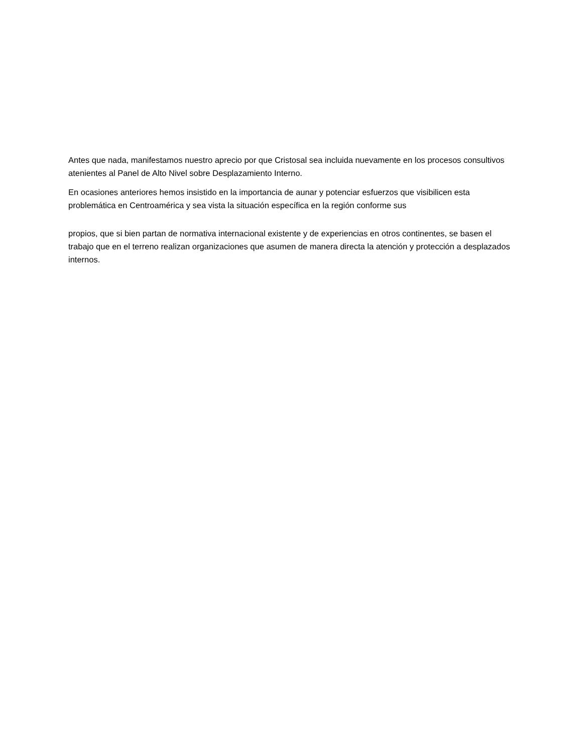Antes que nada, manifestamos nuestro aprecio por que Cristosal sea incluida nuevamente en los procesos consultivos atenientes al Panel de Alto Nivel sobre Desplazamiento Interno.
En ocasiones anteriores hemos insistido en la importancia de aunar y potenciar esfuerzos que visibilicen esta problemática en Centroamérica y sea vista la situación específica en la región conforme sus
propios, que si bien partan de normativa internacional existente y de experiencias en otros continentes, se basen el trabajo que en el terreno realizan organizaciones que asumen de manera directa la atención y protección a desplazados internos.